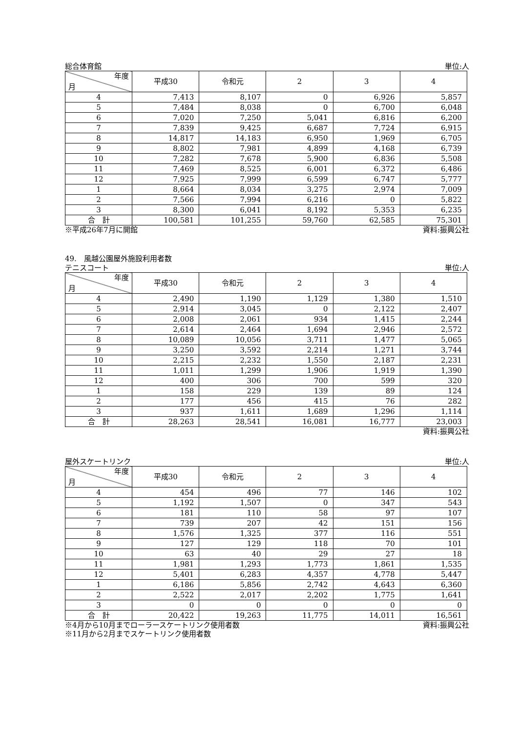総合体育館 単位:人
| 年度 月 | 平成30 | 令和元 | 2 | 3 | 4 |
| --- | --- | --- | --- | --- | --- |
| 4 | 7,413 | 8,107 | 0 | 6,926 | 5,857 |
| 5 | 7,484 | 8,038 | 0 | 6,700 | 6,048 |
| 6 | 7,020 | 7,250 | 5,041 | 6,816 | 6,200 |
| 7 | 7,839 | 9,425 | 6,687 | 7,724 | 6,915 |
| 8 | 14,817 | 14,183 | 6,950 | 1,969 | 6,705 |
| 9 | 8,802 | 7,981 | 4,899 | 4,168 | 6,739 |
| 10 | 7,282 | 7,678 | 5,900 | 6,836 | 5,508 |
| 11 | 7,469 | 8,525 | 6,001 | 6,372 | 6,486 |
| 12 | 7,925 | 7,999 | 6,599 | 6,747 | 5,777 |
| 1 | 8,664 | 8,034 | 3,275 | 2,974 | 7,009 |
| 2 | 7,566 | 7,994 | 6,216 | 0 | 5,822 |
| 3 | 8,300 | 6,041 | 8,192 | 5,353 | 6,235 |
| 合 計 | 100,581 | 101,255 | 59,760 | 62,585 | 75,301 |
※平成26年7月に開館 資料:振興公社
49.　風越公園屋外施設利用者数
テニスコート 単位:人
| 年度 月 | 平成30 | 令和元 | 2 | 3 | 4 |
| --- | --- | --- | --- | --- | --- |
| 4 | 2,490 | 1,190 | 1,129 | 1,380 | 1,510 |
| 5 | 2,914 | 3,045 | 0 | 2,122 | 2,407 |
| 6 | 2,008 | 2,061 | 934 | 1,415 | 2,244 |
| 7 | 2,614 | 2,464 | 1,694 | 2,946 | 2,572 |
| 8 | 10,089 | 10,056 | 3,711 | 1,477 | 5,065 |
| 9 | 3,250 | 3,592 | 2,214 | 1,271 | 3,744 |
| 10 | 2,215 | 2,232 | 1,550 | 2,187 | 2,231 |
| 11 | 1,011 | 1,299 | 1,906 | 1,919 | 1,390 |
| 12 | 400 | 306 | 700 | 599 | 320 |
| 1 | 158 | 229 | 139 | 89 | 124 |
| 2 | 177 | 456 | 415 | 76 | 282 |
| 3 | 937 | 1,611 | 1,689 | 1,296 | 1,114 |
| 合 計 | 28,263 | 28,541 | 16,081 | 16,777 | 23,003 |
資料:振興公社
屋外スケートリンク 単位:人
| 年度 月 | 平成30 | 令和元 | 2 | 3 | 4 |
| --- | --- | --- | --- | --- | --- |
| 4 | 454 | 496 | 77 | 146 | 102 |
| 5 | 1,192 | 1,507 | 0 | 347 | 543 |
| 6 | 181 | 110 | 58 | 97 | 107 |
| 7 | 739 | 207 | 42 | 151 | 156 |
| 8 | 1,576 | 1,325 | 377 | 116 | 551 |
| 9 | 127 | 129 | 118 | 70 | 101 |
| 10 | 63 | 40 | 29 | 27 | 18 |
| 11 | 1,981 | 1,293 | 1,773 | 1,861 | 1,535 |
| 12 | 5,401 | 6,283 | 4,357 | 4,778 | 5,447 |
| 1 | 6,186 | 5,856 | 2,742 | 4,643 | 6,360 |
| 2 | 2,522 | 2,017 | 2,202 | 1,775 | 1,641 |
| 3 | 0 | 0 | 0 | 0 | 0 |
| 合 計 | 20,422 | 19,263 | 11,775 | 14,011 | 16,561 |
※4月から10月までローラースケートリンク使用者数 資料:振興公社
※11月から2月までスケートリンク使用者数